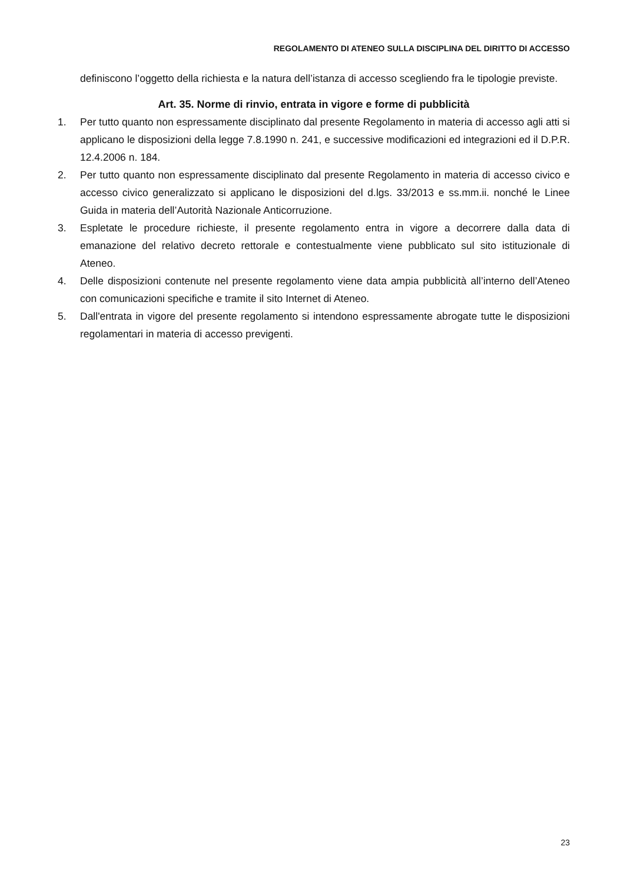REGOLAMENTO DI ATENEO SULLA DISCIPLINA DEL DIRITTO DI ACCESSO
definiscono l’oggetto della richiesta e la natura dell’istanza di accesso scegliendo fra le tipologie previste.
Art. 35. Norme di rinvio, entrata in vigore e forme di pubblicità
1. Per tutto quanto non espressamente disciplinato dal presente Regolamento in materia di accesso agli atti si applicano le disposizioni della legge 7.8.1990 n. 241, e successive modificazioni ed integrazioni ed il D.P.R. 12.4.2006 n. 184.
2. Per tutto quanto non espressamente disciplinato dal presente Regolamento in materia di accesso civico e accesso civico generalizzato si applicano le disposizioni del d.lgs. 33/2013 e ss.mm.ii. nonché le Linee Guida in materia dell’Autorità Nazionale Anticorruzione.
3. Espletate le procedure richieste, il presente regolamento entra in vigore a decorrere dalla data di emanazione del relativo decreto rettorale e contestualmente viene pubblicato sul sito istituzionale di Ateneo.
4. Delle disposizioni contenute nel presente regolamento viene data ampia pubblicità all’interno dell’Ateneo con comunicazioni specifiche e tramite il sito Internet di Ateneo.
5. Dall'entrata in vigore del presente regolamento si intendono espressamente abrogate tutte le disposizioni regolamentari in materia di accesso previgenti.
23